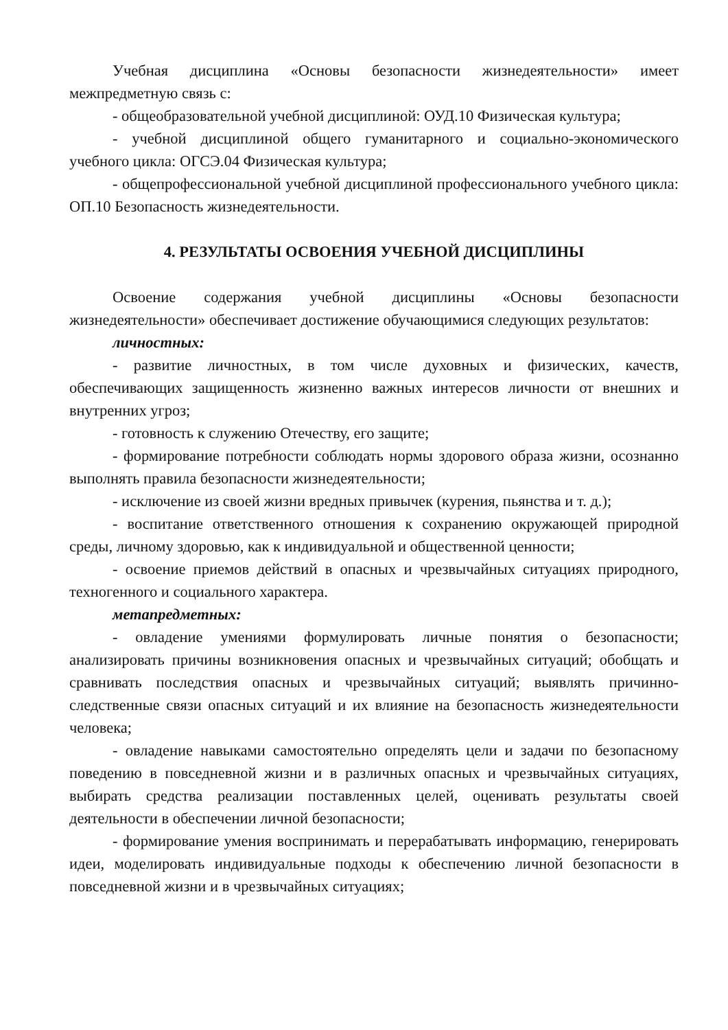Учебная дисциплина «Основы безопасности жизнедеятельности» имеет межпредметную связь с:
- общеобразовательной учебной дисциплиной: ОУД.10 Физическая культура;
- учебной дисциплиной общего гуманитарного и социально-экономического учебного цикла: ОГСЭ.04 Физическая культура;
- общепрофессиональной учебной дисциплиной профессионального учебного цикла: ОП.10 Безопасность жизнедеятельности.
4. РЕЗУЛЬТАТЫ ОСВОЕНИЯ УЧЕБНОЙ ДИСЦИПЛИНЫ
Освоение содержания учебной дисциплины «Основы безопасности жизнедеятельности» обеспечивает достижение обучающимися следующих результатов:
личностных:
- развитие личностных, в том числе духовных и физических, качеств, обеспечивающих защищенность жизненно важных интересов личности от внешних и внутренних угроз;
- готовность к служению Отечеству, его защите;
- формирование потребности соблюдать нормы здорового образа жизни, осознанно выполнять правила безопасности жизнедеятельности;
- исключение из своей жизни вредных привычек (курения, пьянства и т. д.);
- воспитание ответственного отношения к сохранению окружающей природной среды, личному здоровью, как к индивидуальной и общественной ценности;
- освоение приемов действий в опасных и чрезвычайных ситуациях природного, техногенного и социального характера.
метапредметных:
- овладение умениями формулировать личные понятия о безопасности; анализировать причины возникновения опасных и чрезвычайных ситуаций; обобщать и сравнивать последствия опасных и чрезвычайных ситуаций; выявлять причинно-следственные связи опасных ситуаций и их влияние на безопасность жизнедеятельности человека;
- овладение навыками самостоятельно определять цели и задачи по безопасному поведению в повседневной жизни и в различных опасных и чрезвычайных ситуациях, выбирать средства реализации поставленных целей, оценивать результаты своей деятельности в обеспечении личной безопасности;
- формирование умения воспринимать и перерабатывать информацию, генерировать идеи, моделировать индивидуальные подходы к обеспечению личной безопасности в повседневной жизни и в чрезвычайных ситуациях;